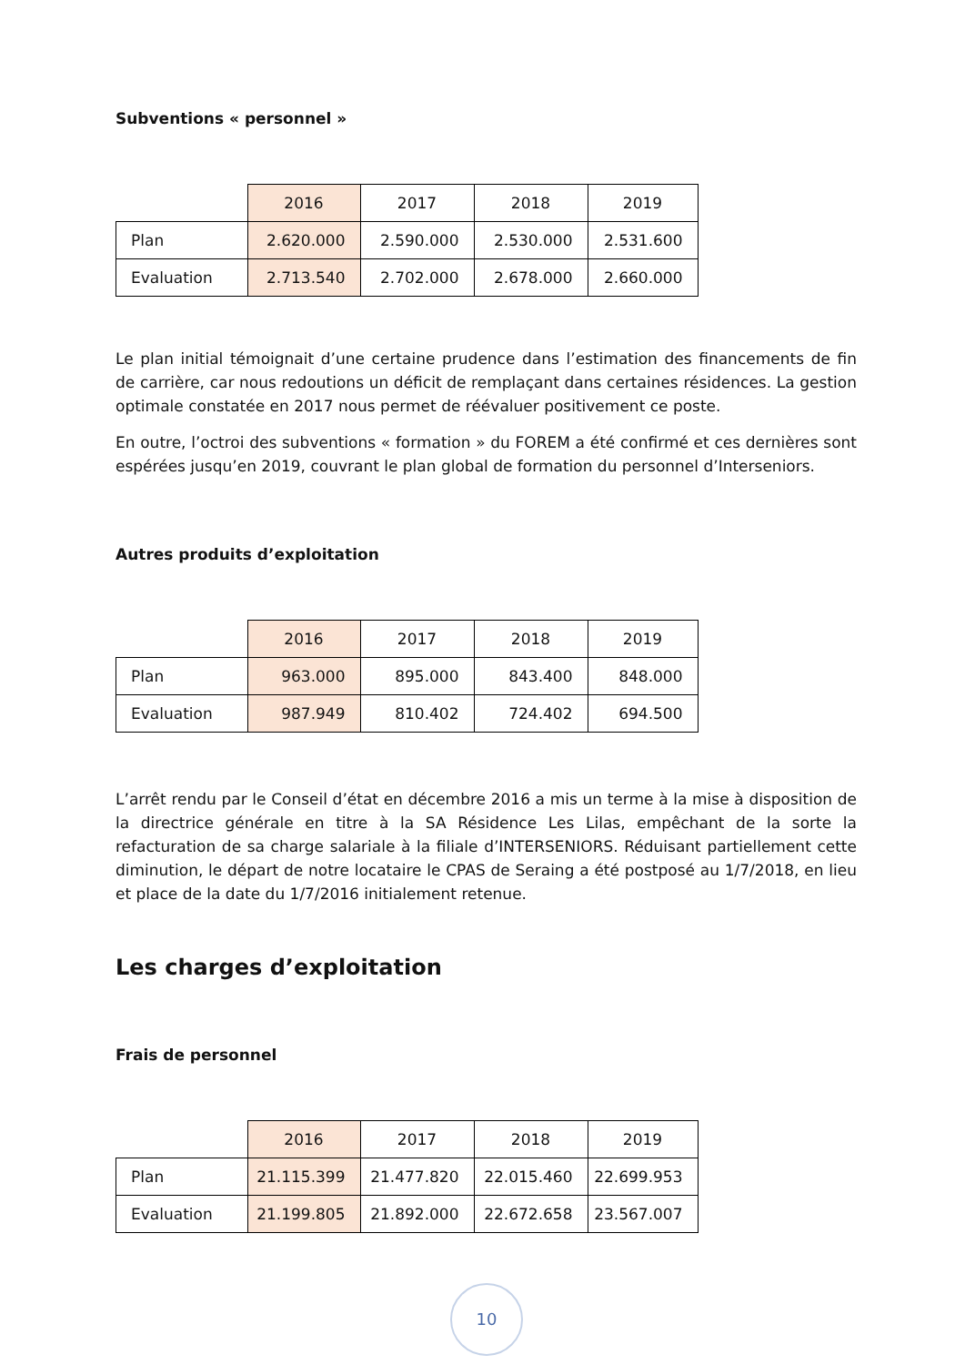Subventions « personnel »
| | 2016 | 2017 | 2018 | 2019 |
| --- | --- | --- | --- | --- |
| Plan | 2.620.000 | 2.590.000 | 2.530.000 | 2.531.600 |
| Evaluation | 2.713.540 | 2.702.000 | 2.678.000 | 2.660.000 |
Le plan initial témoignait d’une certaine prudence dans l’estimation des financements de fin de carrière, car nous redoutions un déficit de remplaçant dans certaines résidences. La gestion optimale constatée en 2017 nous permet de réévaluer positivement ce poste.
En outre, l’octroi des subventions « formation » du FOREM a été confirmé et ces dernières sont espérées jusqu’en 2019, couvrant le plan global de formation du personnel d’Interseniors.
Autres produits d’exploitation
| | 2016 | 2017 | 2018 | 2019 |
| --- | --- | --- | --- | --- |
| Plan | 963.000 | 895.000 | 843.400 | 848.000 |
| Evaluation | 987.949 | 810.402 | 724.402 | 694.500 |
L’arrêt rendu par le Conseil d’état en décembre 2016 a mis un terme à la mise à disposition de la directrice générale en titre à la SA Résidence Les Lilas, empêchant de la sorte la refacturation de sa charge salariale à la filiale d’INTERSENIORS. Réduisant partiellement cette diminution, le départ de notre locataire le CPAS de Seraing a été postposé au 1/7/2018, en lieu et place de la date du 1/7/2016 initialement retenue.
Les charges d’exploitation
Frais de personnel
| | 2016 | 2017 | 2018 | 2019 |
| --- | --- | --- | --- | --- |
| Plan | 21.115.399 | 21.477.820 | 22.015.460 | 22.699.953 |
| Evaluation | 21.199.805 | 21.892.000 | 22.672.658 | 23.567.007 |
10